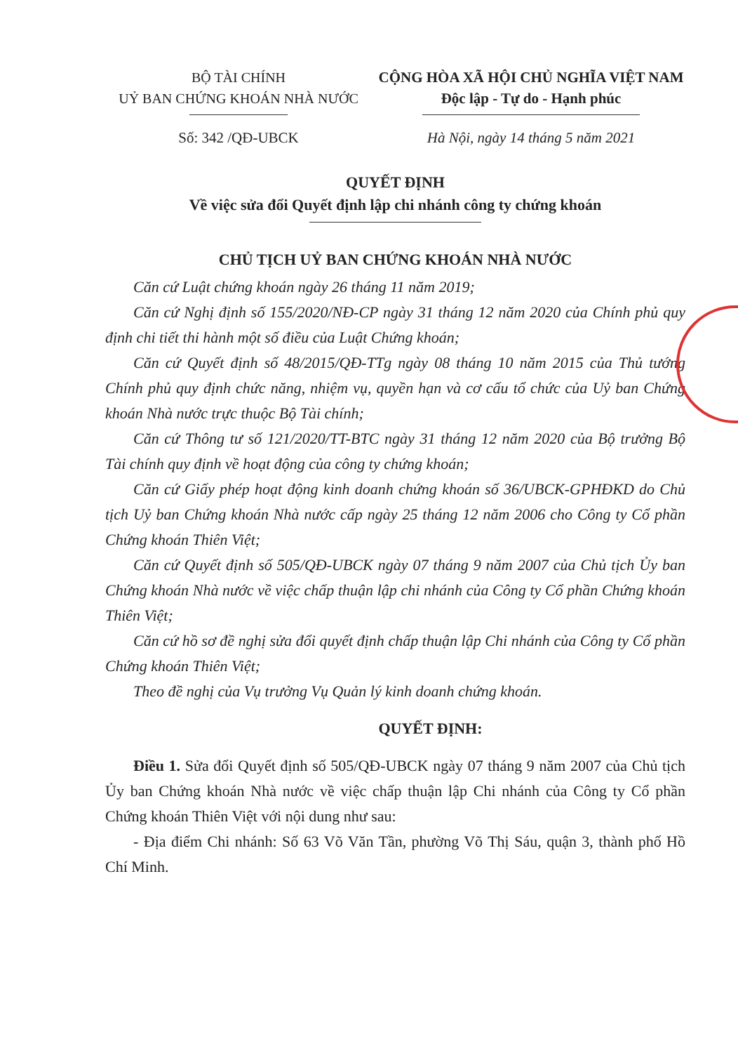BỘ TÀI CHÍNH
UỶ BAN CHỨNG KHOÁN NHÀ NƯỚC
CỘNG HÒA XÃ HỘI CHỦ NGHĨA VIỆT NAM
Độc lập - Tự do - Hạnh phúc
Số: 342 /QĐ-UBCK Hà Nội, ngày 14 tháng 5 năm 2021
QUYẾT ĐỊNH
Về việc sửa đổi Quyết định lập chi nhánh công ty chứng khoán
CHỦ TỊCH UỶ BAN CHỨNG KHOÁN NHÀ NƯỚC
Căn cứ Luật chứng khoán ngày 26 tháng 11 năm 2019;
Căn cứ Nghị định số 155/2020/NĐ-CP ngày 31 tháng 12 năm 2020 của Chính phủ quy định chi tiết thi hành một số điều của Luật Chứng khoán;
Căn cứ Quyết định số 48/2015/QĐ-TTg ngày 08 tháng 10 năm 2015 của Thủ tướng Chính phủ quy định chức năng, nhiệm vụ, quyền hạn và cơ cấu tổ chức của Uỷ ban Chứng khoán Nhà nước trực thuộc Bộ Tài chính;
Căn cứ Thông tư số 121/2020/TT-BTC ngày 31 tháng 12 năm 2020 của Bộ trưởng Bộ Tài chính quy định về hoạt động của công ty chứng khoán;
Căn cứ Giấy phép hoạt động kinh doanh chứng khoán số 36/UBCK-GPHĐKD do Chủ tịch Uỷ ban Chứng khoán Nhà nước cấp ngày 25 tháng 12 năm 2006 cho Công ty Cổ phần Chứng khoán Thiên Việt;
Căn cứ Quyết định số 505/QĐ-UBCK ngày 07 tháng 9 năm 2007 của Chủ tịch Ủy ban Chứng khoán Nhà nước về việc chấp thuận lập chi nhánh của Công ty Cổ phần Chứng khoán Thiên Việt;
Căn cứ hồ sơ đề nghị sửa đổi quyết định chấp thuận lập Chi nhánh của Công ty Cổ phần Chứng khoán Thiên Việt;
Theo đề nghị của Vụ trưởng Vụ Quản lý kinh doanh chứng khoán.
QUYẾT ĐỊNH:
Điều 1. Sửa đổi Quyết định số 505/QĐ-UBCK ngày 07 tháng 9 năm 2007 của Chủ tịch Ủy ban Chứng khoán Nhà nước về việc chấp thuận lập Chi nhánh của Công ty Cổ phần Chứng khoán Thiên Việt với nội dung như sau:
- Địa điểm Chi nhánh: Số 63 Võ Văn Tần, phường Võ Thị Sáu, quận 3, thành phố Hồ Chí Minh.